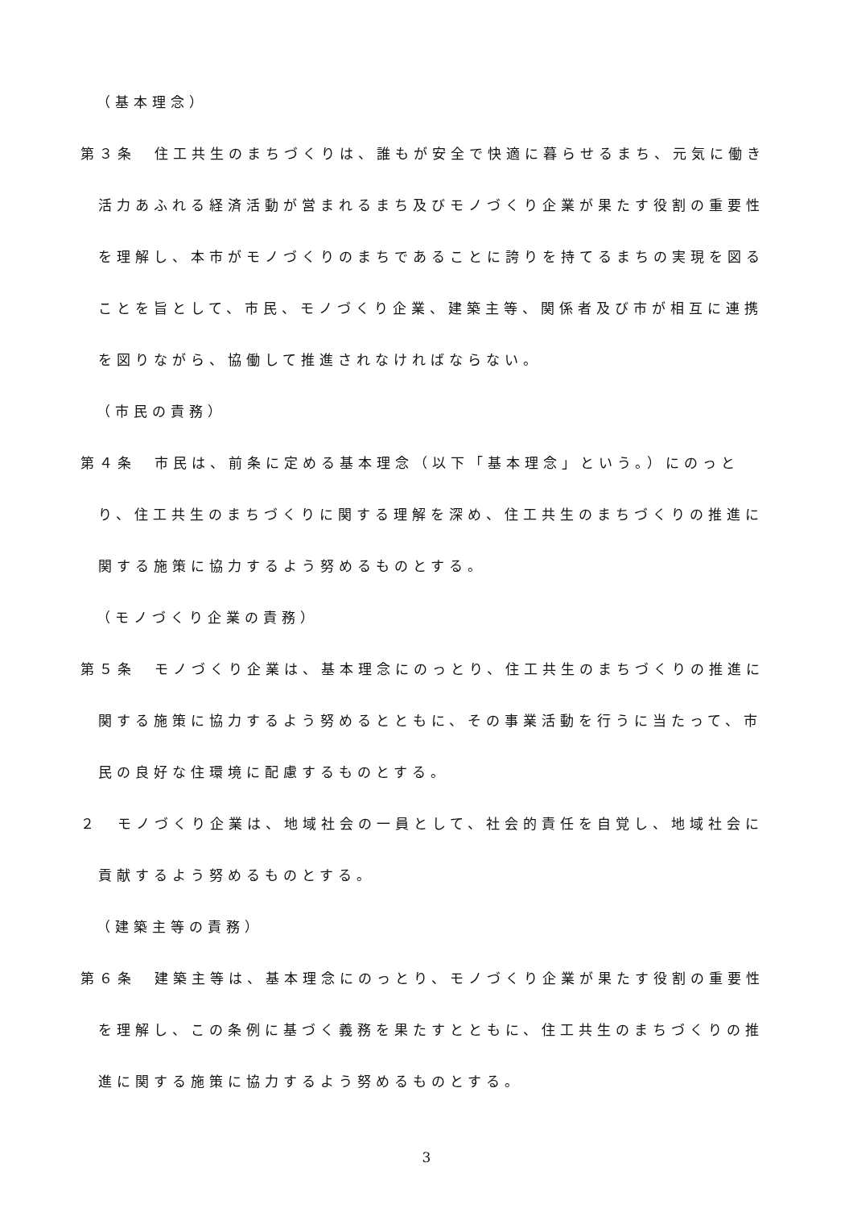（基本理念）
第３条　住工共生のまちづくりは、誰もが安全で快適に暮らせるまち、元気に働き活力あふれる経済活動が営まれるまち及びモノづくり企業が果たす役割の重要性を理解し、本市がモノづくりのまちであることに誇りを持てるまちの実現を図ることを旨として、市民、モノづくり企業、建築主等、関係者及び市が相互に連携を図りながら、協働して推進されなければならない。
（市民の責務）
第４条　市民は、前条に定める基本理念（以下「基本理念」という。）にのっとり、住工共生のまちづくりに関する理解を深め、住工共生のまちづくりの推進に関する施策に協力するよう努めるものとする。
（モノづくり企業の責務）
第５条　モノづくり企業は、基本理念にのっとり、住工共生のまちづくりの推進に関する施策に協力するよう努めるとともに、その事業活動を行うに当たって、市民の良好な住環境に配慮するものとする。
２　モノづくり企業は、地域社会の一員として、社会的責任を自覚し、地域社会に貢献するよう努めるものとする。
（建築主等の責務）
第６条　建築主等は、基本理念にのっとり、モノづくり企業が果たす役割の重要性を理解し、この条例に基づく義務を果たすとともに、住工共生のまちづくりの推進に関する施策に協力するよう努めるものとする。
3